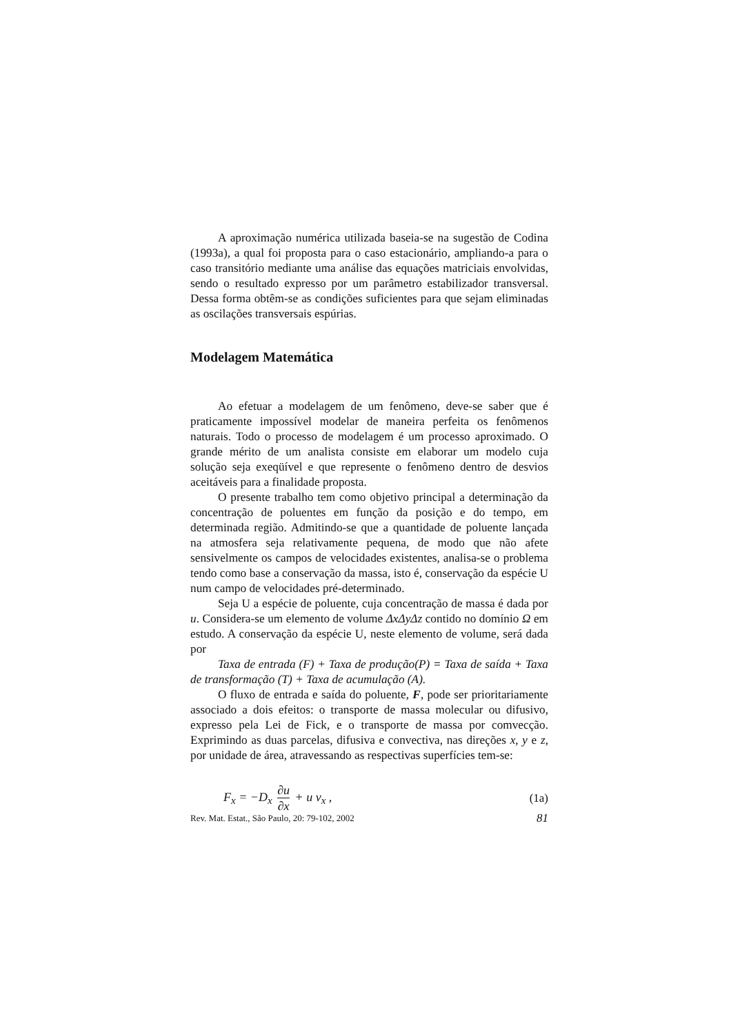A aproximação numérica utilizada baseia-se na sugestão de Codina (1993a), a qual foi proposta para o caso estacionário, ampliando-a para o caso transitório mediante uma análise das equações matriciais envolvidas, sendo o resultado expresso por um parâmetro estabilizador transversal. Dessa forma obtêm-se as condições suficientes para que sejam eliminadas as oscilações transversais espúrias.
Modelagem Matemática
Ao efetuar a modelagem de um fenômeno, deve-se saber que é praticamente impossível modelar de maneira perfeita os fenômenos naturais. Todo o processo de modelagem é um processo aproximado. O grande mérito de um analista consiste em elaborar um modelo cuja solução seja exeqüível e que represente o fenômeno dentro de desvios aceitáveis para a finalidade proposta.
O presente trabalho tem como objetivo principal a determinação da concentração de poluentes em função da posição e do tempo, em determinada região. Admitindo-se que a quantidade de poluente lançada na atmosfera seja relativamente pequena, de modo que não afete sensivelmente os campos de velocidades existentes, analisa-se o problema tendo como base a conservação da massa, isto é, conservação da espécie U num campo de velocidades pré-determinado.
Seja U a espécie de poluente, cuja concentração de massa é dada por u. Considera-se um elemento de volume ΔxΔyΔz contido no domínio Ω em estudo. A conservação da espécie U, neste elemento de volume, será dada por
Taxa de entrada (F) + Taxa de produção(P) = Taxa de saída + Taxa de transformação (T) + Taxa de acumulação (A).
O fluxo de entrada e saída do poluente, F, pode ser prioritariamente associado a dois efeitos: o transporte de massa molecular ou difusivo, expresso pela Lei de Fick, e o transporte de massa por comvecção. Exprimindo as duas parcelas, difusiva e convectiva, nas direções x, y e z, por unidade de área, atravessando as respectivas superfícies tem-se:
F<sub>x</sub> = −D<sub>x</sub> ∂u ∂x + u v<sub>x</sub> , (1a)
Rev. Mat. Estat., São Paulo, 20: 79-102, 2002 81